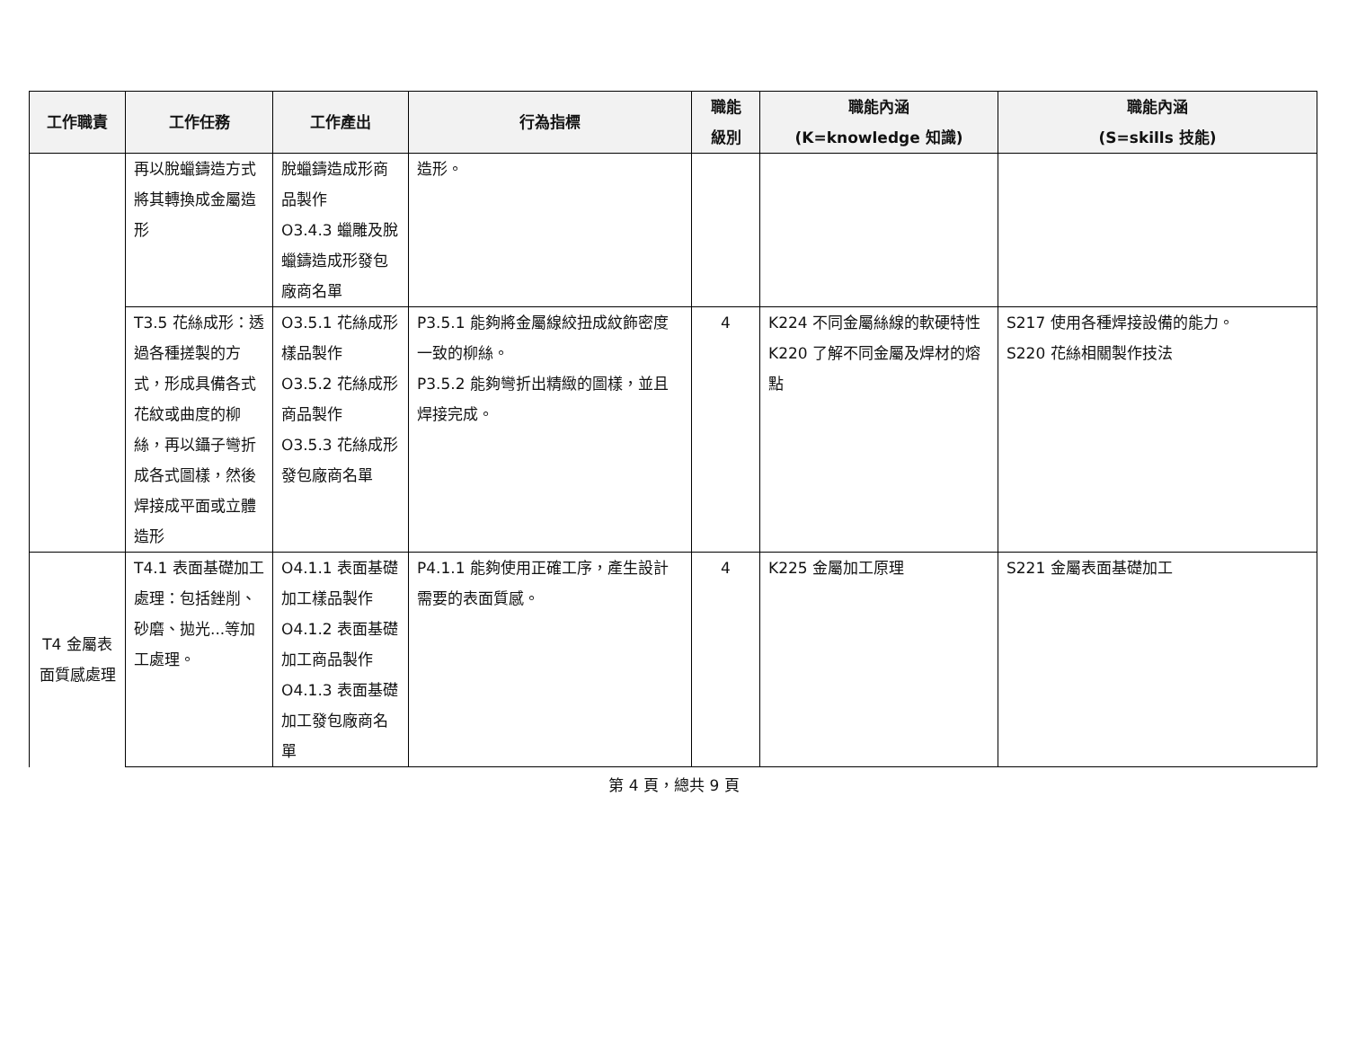| 工作職責 | 工作任務 | 工作產出 | 行為指標 | 職能 級別 | 職能內涵 (K=knowledge 知識) | 職能內涵 (S=skills 技能) |
| --- | --- | --- | --- | --- | --- | --- |
| | 再以脫蠟鑄造方式將其轉換成金屬造形 | 脫蠟鑄造成形商品製作 O3.4.3 蠟雕及脫蠟鑄造成形發包廠商名單 | 造形。 | | | |
| | T3.5 花絲成形：透過各種搓製的方式，形成具備各式花紋或曲度的柳絲，再以鑷子彎折成各式圖樣，然後焊接成平面或立體造形 | O3.5.1 花絲成形樣品製作 O3.5.2 花絲成形商品製作 O3.5.3 花絲成形發包廠商名單 | P3.5.1 能夠將金屬線絞扭成紋飾密度一致的柳絲。 P3.5.2 能夠彎折出精緻的圖樣，並且焊接完成。 | 4 | K224 不同金屬絲線的軟硬特性 K220 了解不同金屬及焊材的熔點 | S217 使用各種焊接設備的能力。 S220 花絲相關製作技法 |
| T4 金屬表面質感處理 | T4.1 表面基礎加工處理：包括銼削、砂磨、拋光...等加工處理。 | O4.1.1 表面基礎加工樣品製作 O4.1.2 表面基礎加工商品製作 O4.1.3 表面基礎加工發包廠商名單 | P4.1.1 能夠使用正確工序，產生設計需要的表面質感。 | 4 | K225 金屬加工原理 | S221 金屬表面基礎加工 |
第 4 頁，總共 9 頁